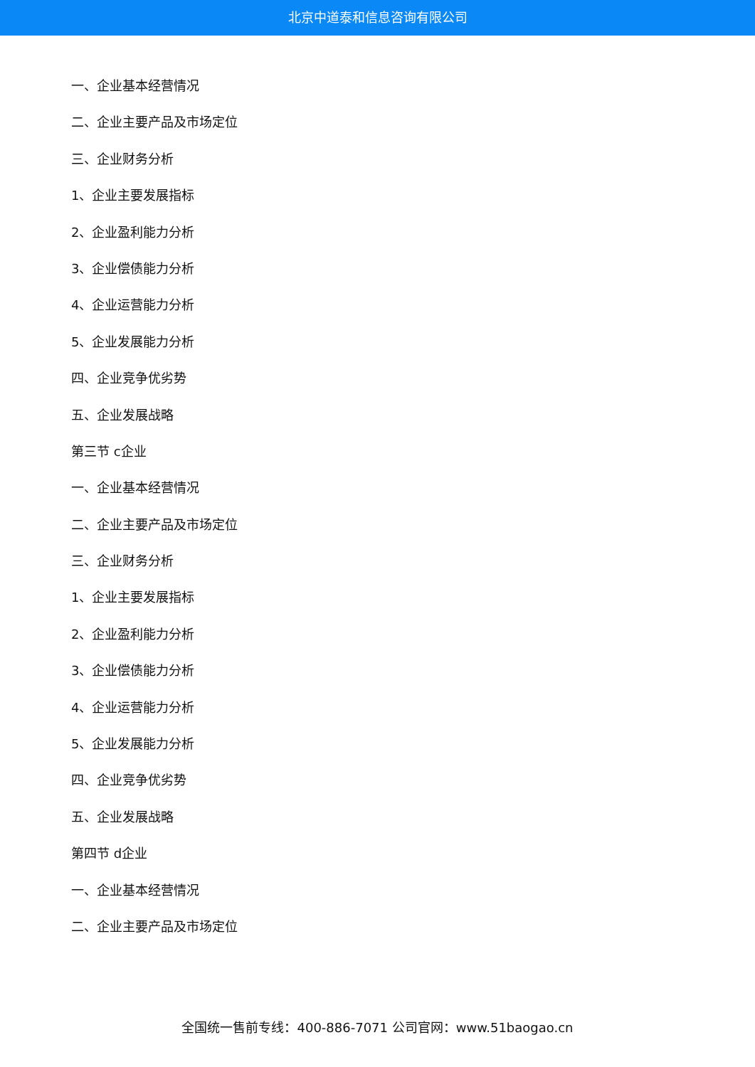北京中道泰和信息咨询有限公司
一、企业基本经营情况
二、企业主要产品及市场定位
三、企业财务分析
1、企业主要发展指标
2、企业盈利能力分析
3、企业偿债能力分析
4、企业运营能力分析
5、企业发展能力分析
四、企业竞争优劣势
五、企业发展战略
第三节 c企业
一、企业基本经营情况
二、企业主要产品及市场定位
三、企业财务分析
1、企业主要发展指标
2、企业盈利能力分析
3、企业偿债能力分析
4、企业运营能力分析
5、企业发展能力分析
四、企业竞争优劣势
五、企业发展战略
第四节 d企业
一、企业基本经营情况
二、企业主要产品及市场定位
全国统一售前专线：400-886-7071 公司官网：www.51baogao.cn